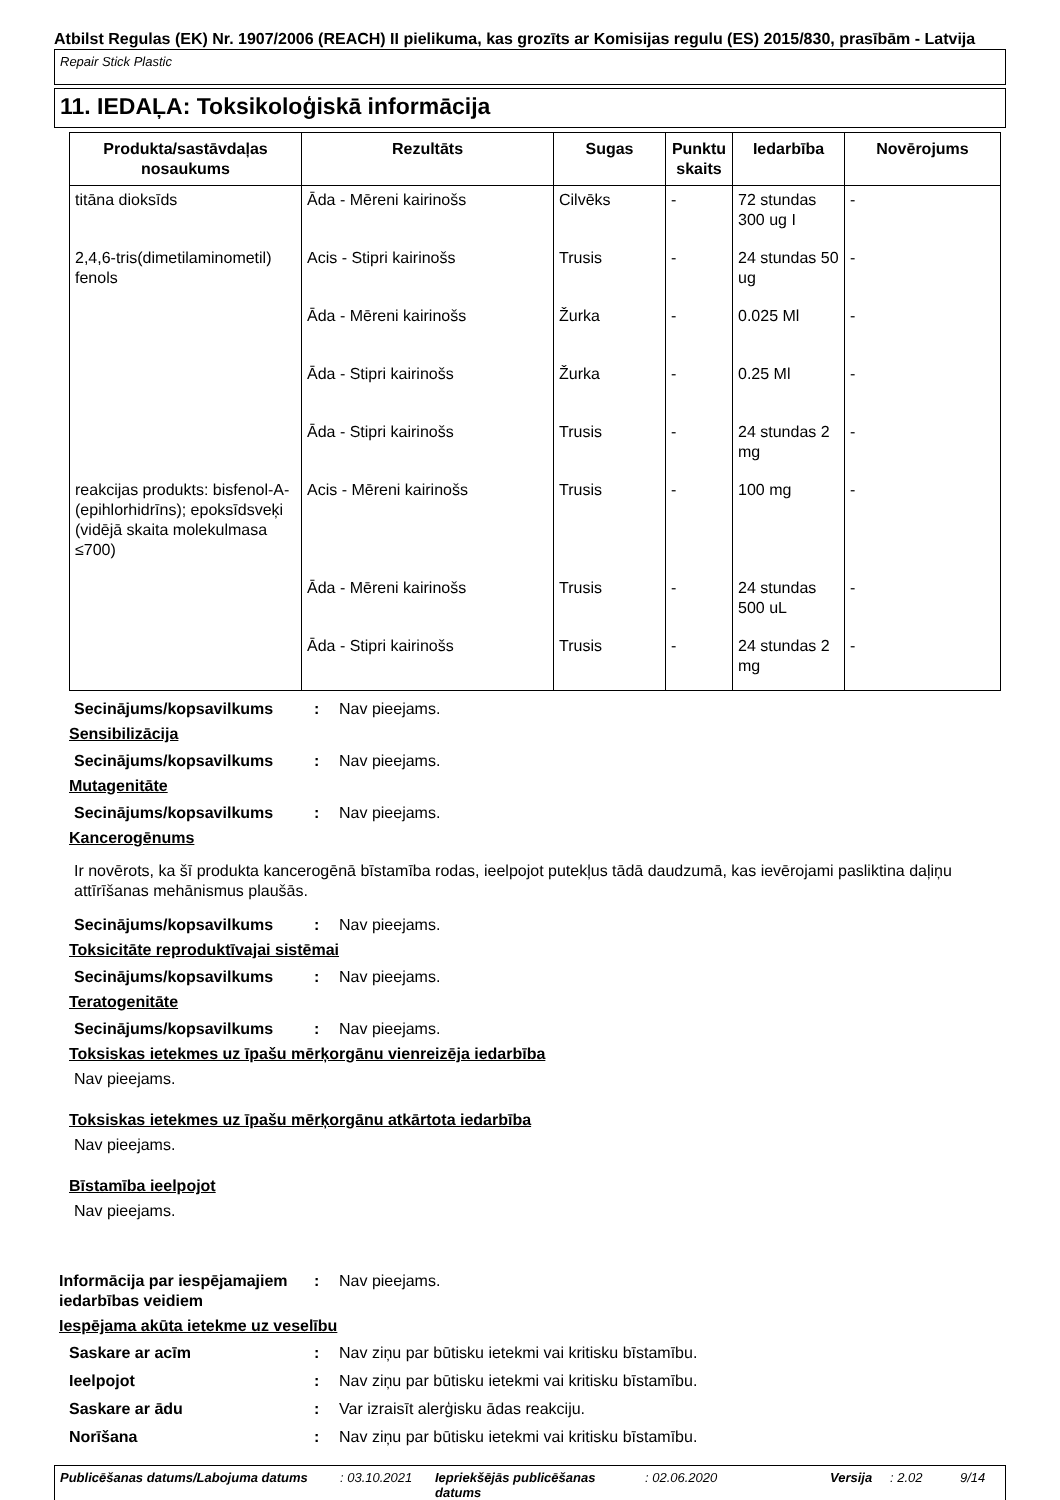Atbilst Regulas (EK) Nr. 1907/2006 (REACH) II pielikuma, kas grozīts ar Komisijas regulu (ES) 2015/830, prasībām - Latvija
Repair Stick Plastic
11. IEDAĻA: Toksikoloģiskā informācija
| Produkta/sastāvdaļas nosaukums | Rezultāts | Sugas | Punktu skaits | Iedarbība | Novērojums |
| --- | --- | --- | --- | --- | --- |
| titāna dioksīds | Āda - Mēreni kairinošs | Cilvēks | - | 72 stundas 300 ug I | - |
| 2,4,6-tris(dimetilaminometil) fenols | Acis - Stipri kairinošs | Trusis | - | 24 stundas 50 ug | - |
| | Āda - Mēreni kairinošs | Žurka | - | 0.025 Ml | - |
| | Āda - Stipri kairinošs | Žurka | - | 0.25 Ml | - |
| | Āda - Stipri kairinošs | Trusis | - | 24 stundas 2 mg | - |
| reakcijas produkts: bisfenol-A-(epihlorhidrīns); epoksīdsveķi (vidējā skaita molekulmasa ≤700) | Acis - Mēreni kairinošs | Trusis | - | 100 mg | - |
| | Āda - Mēreni kairinošs | Trusis | - | 24 stundas 500 uL | - |
| | Āda - Stipri kairinošs | Trusis | - | 24 stundas 2 mg | - |
Secinājums/kopsavilkums: Nav pieejams.
Sensibilizācija
Secinājums/kopsavilkums: Nav pieejams.
Mutagenitāte
Secinājums/kopsavilkums: Nav pieejams.
Kancerogēnums
Ir novērots, ka šī produkta kancerogēnā bīstamība rodas, ieelpojot putekļus tādā daudzumā, kas ievērojami pasliktina daļiņu attīrīšanas mehānismus plaušās.
Secinājums/kopsavilkums: Nav pieejams.
Toksicitāte reproduktīvajai sistēmai
Secinājums/kopsavilkums: Nav pieejams.
Teratogenitāte
Secinājums/kopsavilkums: Nav pieejams.
Toksiskas ietekmes uz īpašu mērķorgānu vienreizēja iedarbība
Nav pieejams.
Toksiskas ietekmes uz īpašu mērķorgānu atkārtota iedarbība
Nav pieejams.
Bīstamība ieelpojot
Nav pieejams.
Informācija par iespējamajiem iedarbības veidiem: Nav pieejams.
Iespējama akūta ietekme uz veselību
Saskare ar acīm: Nav ziņu par būtisku ietekmi vai kritisku bīstamību.
Ieelpojot: Nav ziņu par būtisku ietekmi vai kritisku bīstamību.
Saskare ar ādu: Var izraisīt alerģisku ādas reakciju.
Norīšana: Nav ziņu par būtisku ietekmi vai kritisku bīstamību.
Publicēšanas datums/Labojuma datums: 03.10.2021 Iepriekšējās publicēšanas datums: 02.06.2020 Versija: 2.02 9/14